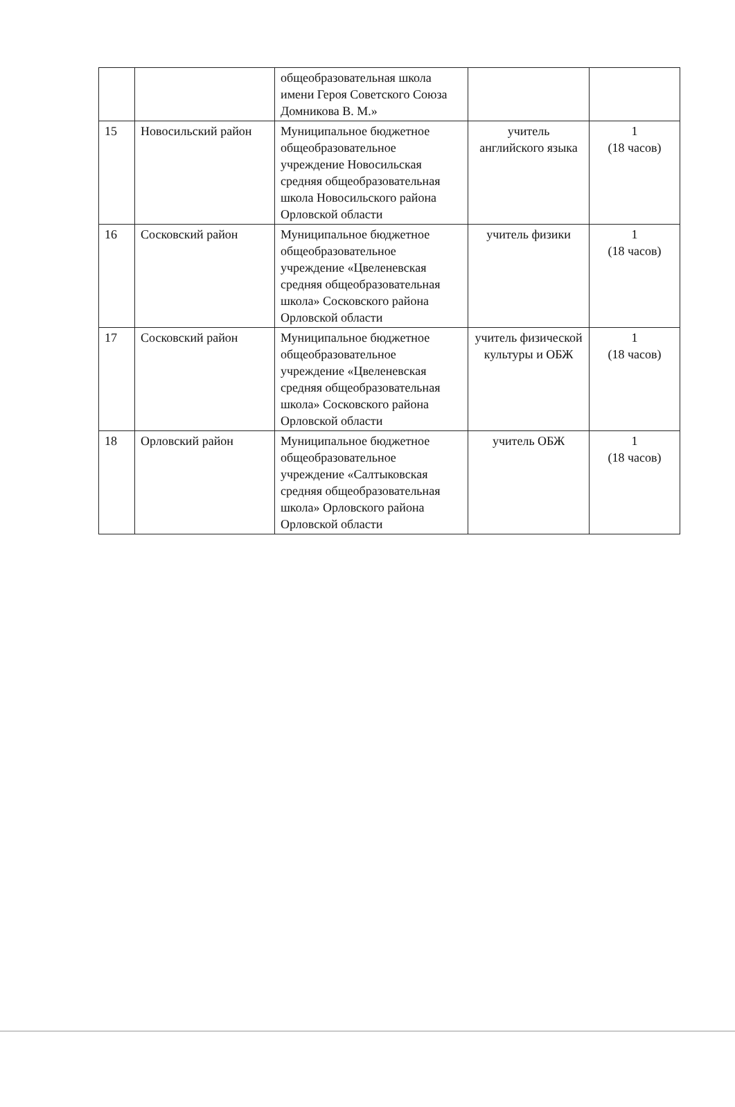| | | общеобразовательная школа имени Героя Советского Союза Домникова В. М.» | | |
| 15 | Новосильский район | Муниципальное бюджетное общеобразовательное учреждение Новосильская средняя общеобразовательная школа Новосильского района Орловской области | учитель английского языка | 1 (18 часов) |
| 16 | Сосковский район | Муниципальное бюджетное общеобразовательное учреждение «Цвеленевская средняя общеобразовательная школа» Сосковского района Орловской области | учитель физики | 1 (18 часов) |
| 17 | Сосковский район | Муниципальное бюджетное общеобразовательное учреждение «Цвеленевская средняя общеобразовательная школа» Сосковского района Орловской области | учитель физической культуры и ОБЖ | 1 (18 часов) |
| 18 | Орловский район | Муниципальное бюджетное общеобразовательное учреждение «Салтыковская средняя общеобразовательная школа» Орловского района Орловской области | учитель ОБЖ | 1 (18 часов) |